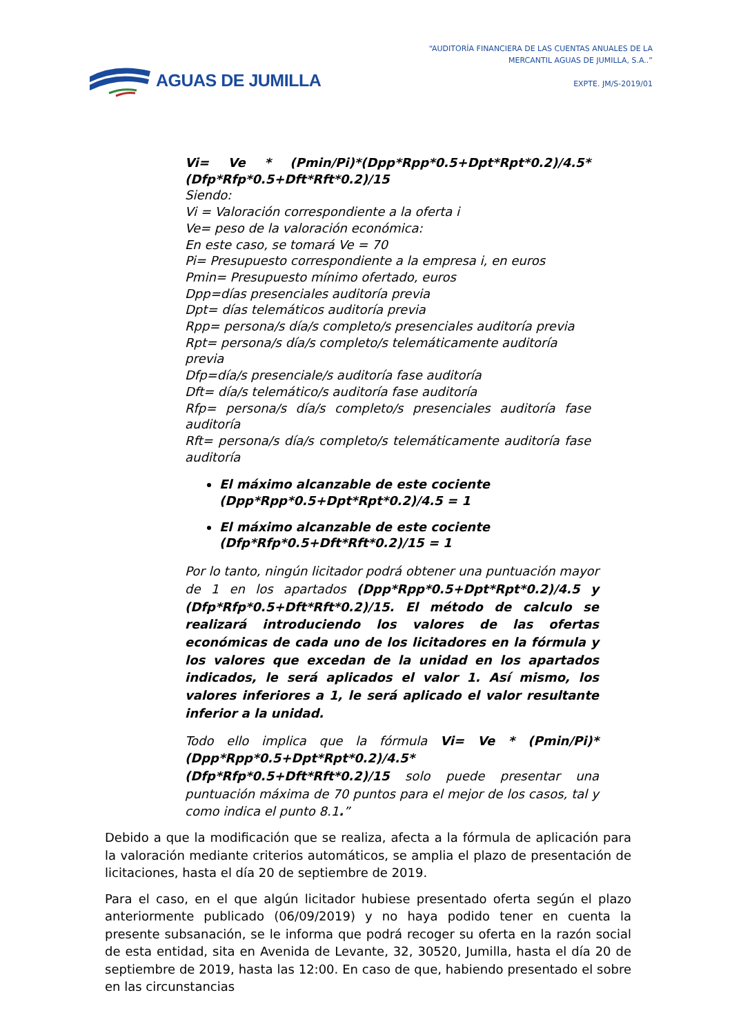AGUAS DE JUMILLA
“AUDITORÍA FINANCIERA DE LAS CUENTAS ANUALES DE LA
MERCANTIL AGUAS DE JUMILLA, S.A..”
EXPTE. JM/S-2019/01
Vi= Ve * (Pmin/Pi)*(Dpp*Rpp*0.5+Dpt*Rpt*0.2)/4.5*(Dfp*Rfp*0.5+Dft*Rft*0.2)/15
Siendo:
Vi = Valoración correspondiente a la oferta i
Ve= peso de la valoración económica:
En este caso, se tomará Ve = 70
Pi= Presupuesto correspondiente a la empresa i, en euros
Pmin= Presupuesto mínimo ofertado, euros
Dpp=días presenciales auditoría previa
Dpt= días telemáticos auditoría previa
Rpp= persona/s día/s completo/s presenciales auditoría previa
Rpt= persona/s día/s completo/s telemáticamente auditoría previa
Dfp=día/s presenciale/s auditoría fase auditoría
Dft= día/s telemático/s auditoría fase auditoría
Rfp= persona/s día/s completo/s presenciales auditoría fase auditoría
Rft= persona/s día/s completo/s telemáticamente auditoría fase auditoría
El máximo alcanzable de este cociente
(Dpp*Rpp*0.5+Dpt*Rpt*0.2)/4.5 = 1
El máximo alcanzable de este cociente
(Dfp*Rfp*0.5+Dft*Rft*0.2)/15 = 1
Por lo tanto, ningún licitador podrá obtener una puntuación mayor de 1 en los apartados (Dpp*Rpp*0.5+Dpt*Rpt*0.2)/4.5 y (Dfp*Rfp*0.5+Dft*Rft*0.2)/15. El método de calculo se realizará introduciendo los valores de las ofertas económicas de cada uno de los licitadores en la fórmula y los valores que excedan de la unidad en los apartados indicados, le será aplicados el valor 1. Así mismo, los valores inferiores a 1, le será aplicado el valor resultante inferior a la unidad.
Todo ello implica que la fórmula Vi= Ve * (Pmin/Pi)*(Dpp*Rpp*0.5+Dpt*Rpt*0.2)/4.5*(Dfp*Rfp*0.5+Dft*Rft*0.2)/15 solo puede presentar una puntuación máxima de 70 puntos para el mejor de los casos, tal y como indica el punto 8.1.”
Debido a que la modificación que se realiza, afecta a la fórmula de aplicación para la valoración mediante criterios automáticos, se amplia el plazo de presentación de licitaciones, hasta el día 20 de septiembre de 2019.
Para el caso, en el que algún licitador hubiese presentado oferta según el plazo anteriormente publicado (06/09/2019) y no haya podido tener en cuenta la presente subsanación, se le informa que podrá recoger su oferta en la razón social de esta entidad, sita en Avenida de Levante, 32, 30520, Jumilla, hasta el día 20 de septiembre de 2019, hasta las 12:00. En caso de que, habiendo presentado el sobre en las circunstancias